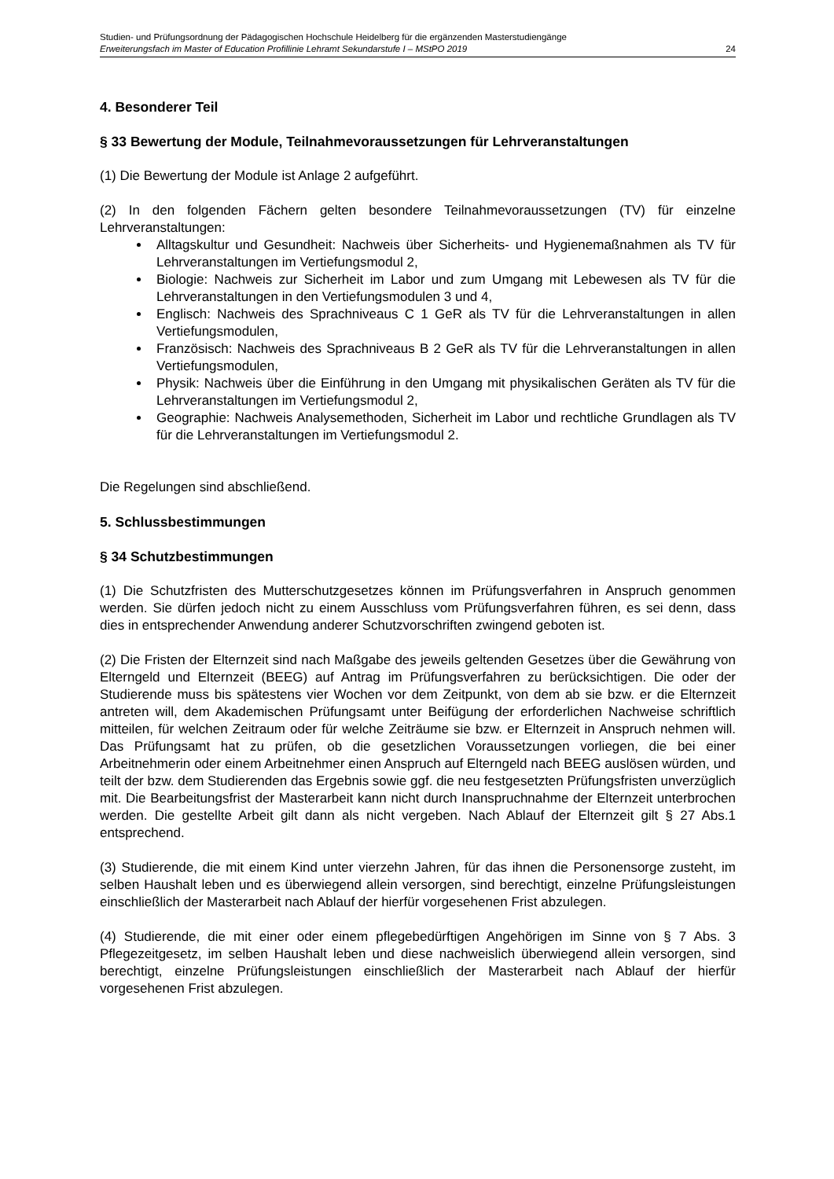Studien- und Prüfungsordnung der Pädagogischen Hochschule Heidelberg für die ergänzenden Masterstudiengänge
Erweiterungsfach im Master of Education Profillinie Lehramt Sekundarstufe I – MStPO 2019 24
4. Besonderer Teil
§ 33 Bewertung der Module, Teilnahmevoraussetzungen für Lehrveranstaltungen
(1) Die Bewertung der Module ist Anlage 2 aufgeführt.
(2) In den folgenden Fächern gelten besondere Teilnahmevoraussetzungen (TV) für einzelne Lehrveranstaltungen:
Alltagskultur und Gesundheit: Nachweis über Sicherheits- und Hygienemaßnahmen als TV für Lehrveranstaltungen im Vertiefungsmodul 2,
Biologie: Nachweis zur Sicherheit im Labor und zum Umgang mit Lebewesen als TV für die Lehrveranstaltungen in den Vertiefungsmodulen 3 und 4,
Englisch: Nachweis des Sprachniveaus C 1 GeR als TV für die Lehrveranstaltungen in allen Vertiefungsmodulen,
Französisch: Nachweis des Sprachniveaus B 2 GeR als TV für die Lehrveranstaltungen in allen Vertiefungsmodulen,
Physik: Nachweis über die Einführung in den Umgang mit physikalischen Geräten als TV für die Lehrveranstaltungen im Vertiefungsmodul 2,
Geographie: Nachweis Analysemethoden, Sicherheit im Labor und rechtliche Grundlagen als TV für die Lehrveranstaltungen im Vertiefungsmodul 2.
Die Regelungen sind abschließend.
5. Schlussbestimmungen
§ 34 Schutzbestimmungen
(1) Die Schutzfristen des Mutterschutzgesetzes können im Prüfungsverfahren in Anspruch genommen werden. Sie dürfen jedoch nicht zu einem Ausschluss vom Prüfungsverfahren führen, es sei denn, dass dies in entsprechender Anwendung anderer Schutzvorschriften zwingend geboten ist.
(2) Die Fristen der Elternzeit sind nach Maßgabe des jeweils geltenden Gesetzes über die Gewährung von Elterngeld und Elternzeit (BEEG) auf Antrag im Prüfungsverfahren zu berücksichtigen. Die oder der Studierende muss bis spätestens vier Wochen vor dem Zeitpunkt, von dem ab sie bzw. er die Elternzeit antreten will, dem Akademischen Prüfungsamt unter Beifügung der erforderlichen Nachweise schriftlich mitteilen, für welchen Zeitraum oder für welche Zeiträume sie bzw. er Elternzeit in Anspruch nehmen will. Das Prüfungsamt hat zu prüfen, ob die gesetzlichen Voraussetzungen vorliegen, die bei einer Arbeitnehmerin oder einem Arbeitnehmer einen Anspruch auf Elterngeld nach BEEG auslösen würden, und teilt der bzw. dem Studierenden das Ergebnis sowie ggf. die neu festgesetzten Prüfungsfristen unverzüglich mit. Die Bearbeitungsfrist der Masterarbeit kann nicht durch Inanspruchnahme der Elternzeit unterbrochen werden. Die gestellte Arbeit gilt dann als nicht vergeben. Nach Ablauf der Elternzeit gilt § 27 Abs.1 entsprechend.
(3) Studierende, die mit einem Kind unter vierzehn Jahren, für das ihnen die Personensorge zusteht, im selben Haushalt leben und es überwiegend allein versorgen, sind berechtigt, einzelne Prüfungsleistungen einschließlich der Masterarbeit nach Ablauf der hierfür vorgesehenen Frist abzulegen.
(4) Studierende, die mit einer oder einem pflegebedürftigen Angehörigen im Sinne von § 7 Abs. 3 Pflegezeitgesetz, im selben Haushalt leben und diese nachweislich überwiegend allein versorgen, sind berechtigt, einzelne Prüfungsleistungen einschließlich der Masterarbeit nach Ablauf der hierfür vorgesehenen Frist abzulegen.